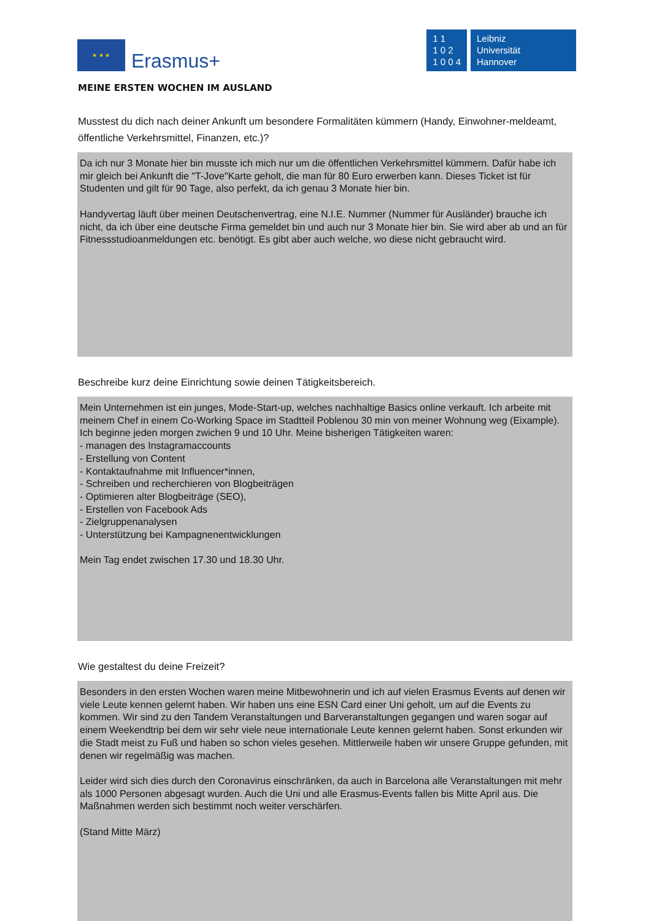★ ★ ★
Erasmus+
1 1
1 0 2
1 0 0 4
Leibniz
Universität
Hannover
MEINE ERSTEN WOCHEN IM AUSLAND
Musstest du dich nach deiner Ankunft um besondere Formalitäten kümmern (Handy, Einwohner-meldeamt, öffentliche Verkehrsmittel, Finanzen, etc.)?
Da ich nur 3 Monate hier bin musste ich mich nur um die öffentlichen Verkehrsmittel kümmern. Dafür habe ich mir gleich bei Ankunft die "T-Jove"Karte geholt, die man für 80 Euro erwerben kann. Dieses Ticket ist für Studenten und gilt für 90 Tage, also perfekt, da ich genau 3 Monate hier bin.
Handyvertag läuft über meinen Deutschenvertrag, eine N.I.E. Nummer (Nummer für Ausländer) brauche ich nicht, da ich über eine deutsche Firma gemeldet bin und auch nur 3 Monate hier bin. Sie wird aber ab und an für Fitnessstudioanmeldungen etc. benötigt. Es gibt aber auch welche, wo diese nicht gebraucht wird.
Beschreibe kurz deine Einrichtung sowie deinen Tätigkeitsbereich.
Mein Unternehmen ist ein junges, Mode-Start-up, welches nachhaltige Basics online verkauft. Ich arbeite mit meinem Chef in einem Co-Working Space im Stadtteil Poblenou 30 min von meiner Wohnung weg (Eixample). Ich beginne jeden morgen zwichen 9 und 10 Uhr. Meine bisherigen Tätigkeiten waren:
- managen des Instagramaccounts
- Erstellung von Content
- Kontaktaufnahme mit Influencer*innen,
- Schreiben und recherchieren von Blogbeiträgen
- Optimieren alter Blogbeiträge (SEO),
- Erstellen von Facebook Ads
- Zielgruppenanalysen
- Unterstützung bei Kampagnenentwicklungen
Mein Tag endet zwischen 17.30 und 18.30 Uhr.
Wie gestaltest du deine Freizeit?
Besonders in den ersten Wochen waren meine Mitbewohnerin und ich auf vielen Erasmus Events auf denen wir viele Leute kennen gelernt haben. Wir haben uns eine ESN Card einer Uni geholt, um auf die Events zu kommen. Wir sind zu den Tandem Veranstaltungen und Barveranstaltungen gegangen und waren sogar auf einem Weekendtrip bei dem wir sehr viele neue internationale Leute kennen gelernt haben. Sonst erkunden wir die Stadt meist zu Fuß und haben so schon vieles gesehen. Mittlerweile haben wir unsere Gruppe gefunden, mit denen wir regelmäßig was machen.
Leider wird sich dies durch den Coronavirus einschränken, da auch in Barcelona alle Veranstaltungen mit mehr als 1000 Personen abgesagt wurden. Auch die Uni und alle Erasmus-Events fallen bis Mitte April aus. Die Maßnahmen werden sich bestimmt noch weiter verschärfen.
(Stand Mitte März)